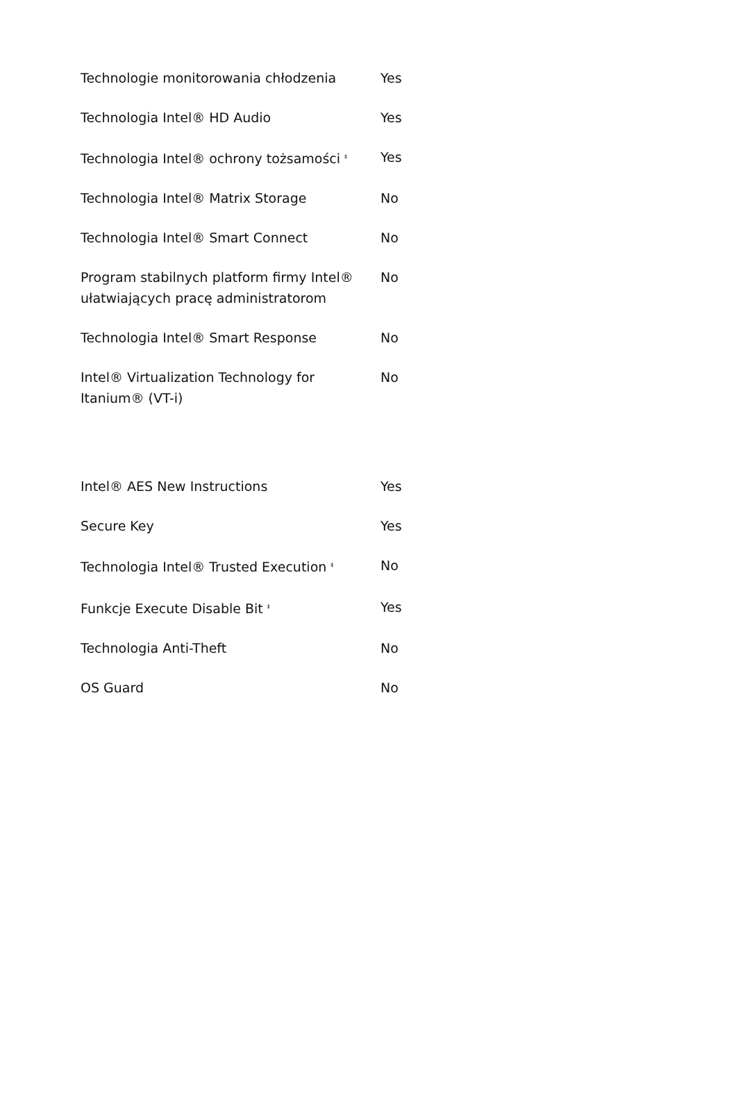| Technologie monitorowania chłodzenia | Yes |
| Technologia Intel® HD Audio | Yes |
| Technologia Intel® ochrony tożsamości <sup>‡</sup> | Yes |
| Technologia Intel® Matrix Storage | No |
| Technologia Intel® Smart Connect | No |
| Program stabilnych platform firmy Intel® ułatwiających pracę administratorom | No |
| Technologia Intel® Smart Response | No |
| Intel® Virtualization Technology for Itanium® (VT-i) | No |
| Intel® AES New Instructions | Yes |
| Secure Key | Yes |
| Technologia Intel® Trusted Execution <sup>‡</sup> | No |
| Funkcje Execute Disable Bit <sup>‡</sup> | Yes |
| Technologia Anti-Theft | No |
| OS Guard | No |